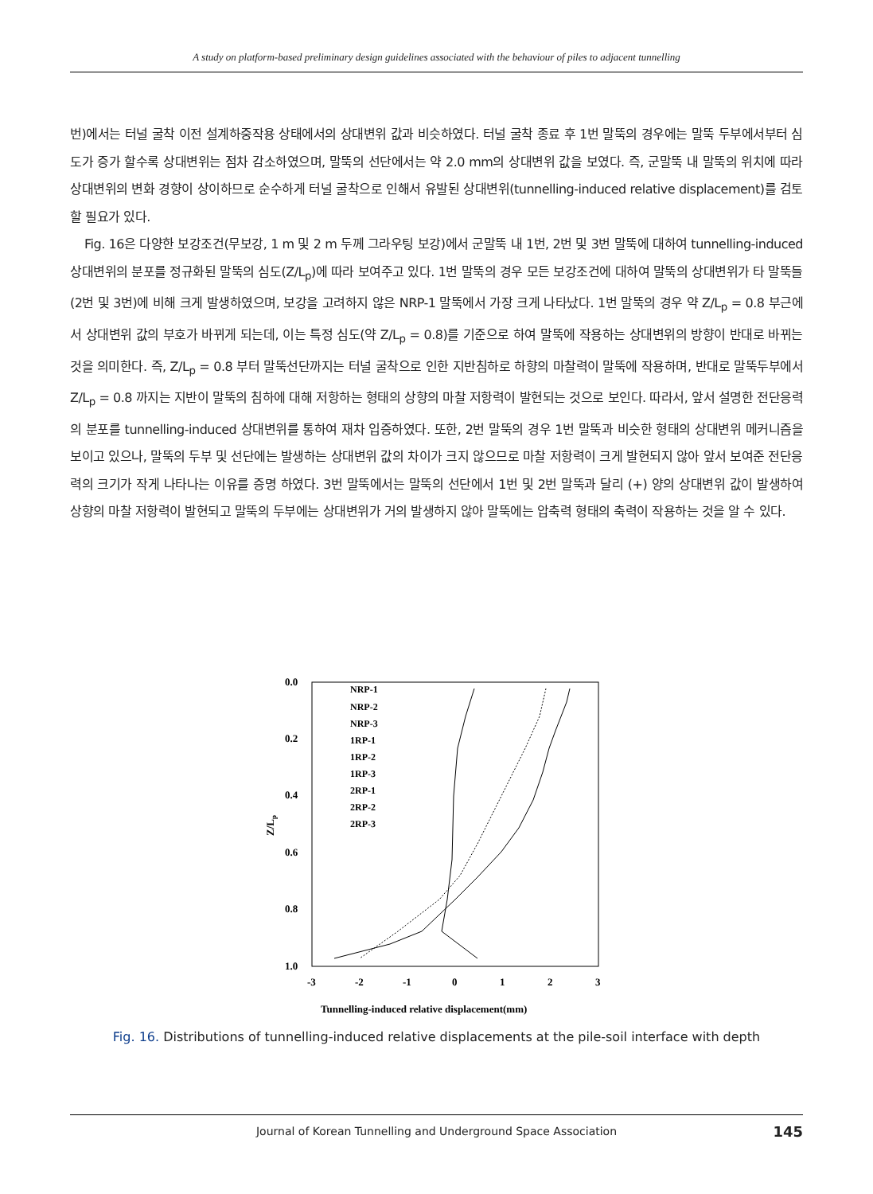A study on platform-based preliminary design guidelines associated with the behaviour of piles to adjacent tunnelling
번)에서는 터널 굴착 이전 설계하중작용 상태에서의 상대변위 값과 비슷하였다. 터널 굴착 종료 후 1번 말뚝의 경우에는 말뚝 두부에서부터 심도가 증가 할수록 상대변위는 점차 감소하였으며, 말뚝의 선단에서는 약 2.0 mm의 상대변위 값을 보였다. 즉, 군말뚝 내 말뚝의 위치에 따라 상대변위의 변화 경향이 상이하므로 순수하게 터널 굴착으로 인해서 유발된 상대변위(tunnelling-induced relative displacement)를 검토할 필요가 있다.
Fig. 16은 다양한 보강조건(무보강, 1 m 및 2 m 두께 그라우팅 보강)에서 군말뚝 내 1번, 2번 및 3번 말뚝에 대하여 tunnelling-induced 상대변위의 분포를 정규화된 말뚝의 심도(Z/L<sub>p</sub>)에 따라 보여주고 있다. 1번 말뚝의 경우 모든 보강조건에 대하여 말뚝의 상대변위가 타 말뚝들(2번 및 3번)에 비해 크게 발생하였으며, 보강을 고려하지 않은 NRP-1 말뚝에서 가장 크게 나타났다. 1번 말뚝의 경우 약 Z/L<sub>p</sub> = 0.8 부근에서 상대변위 값의 부호가 바뀌게 되는데, 이는 특정 심도(약 Z/L<sub>p</sub> = 0.8)를 기준으로 하여 말뚝에 작용하는 상대변위의 방향이 반대로 바뀌는 것을 의미한다. 즉, Z/L<sub>p</sub> = 0.8 부터 말뚝선단까지는 터널 굴착으로 인한 지반침하로 하향의 마찰력이 말뚝에 작용하며, 반대로 말뚝두부에서 Z/L<sub>p</sub> = 0.8 까지는 지반이 말뚝의 침하에 대해 저항하는 형태의 상향의 마찰 저항력이 발현되는 것으로 보인다. 따라서, 앞서 설명한 전단응력의 분포를 tunnelling-induced 상대변위를 통하여 재차 입증하였다. 또한, 2번 말뚝의 경우 1번 말뚝과 비슷한 형태의 상대변위 메커니즘을 보이고 있으나, 말뚝의 두부 및 선단에는 발생하는 상대변위 값의 차이가 크지 않으므로 마찰 저항력이 크게 발현되지 않아 앞서 보여준 전단응력의 크기가 작게 나타나는 이유를 증명 하였다. 3번 말뚝에서는 말뚝의 선단에서 1번 및 2번 말뚝과 달리 (+) 양의 상대변위 값이 발생하여 상향의 마찰 저항력이 발현되고 말뚝의 두부에는 상대변위가 거의 발생하지 않아 말뚝에는 압축력 형태의 축력이 작용하는 것을 알 수 있다.
0.0
0.2
0.4
0.6
0.8
1.0
-3
-2
-1
0
1
2
3
Tunnelling-induced relative displacement(mm)
Z/Lp
NRP-1
NRP-2
NRP-3
1RP-1
1RP-2
1RP-3
2RP-1
2RP-2
2RP-3
Fig. 16. Distributions of tunnelling-induced relative displacements at the pile-soil interface with depth
Journal of Korean Tunnelling and Underground Space Association 145